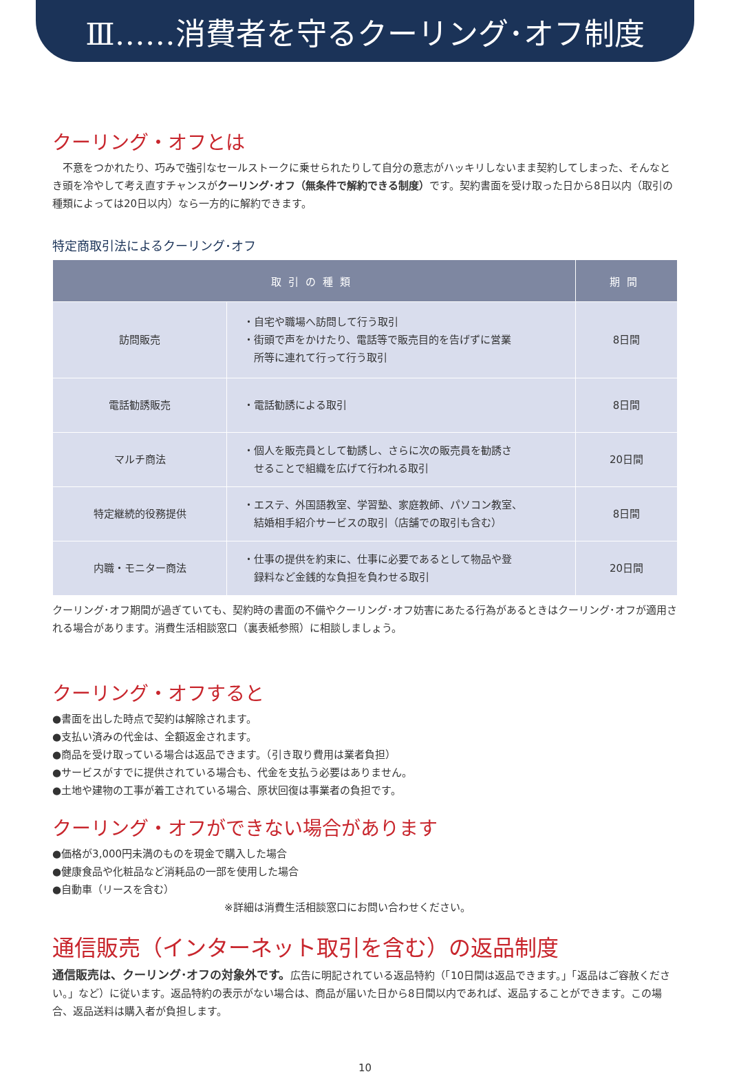Ⅲ……消費者を守るクーリング･オフ制度
クーリング・オフとは
　不意をつかれたり、巧みで強引なセールストークに乗せられたりして自分の意志がハッキリしないまま契約してしまった、そんなとき頭を冷やして考え直すチャンスがクーリング･オフ（無条件で解約できる制度）です。契約書面を受け取った日から8日以内（取引の種類によっては20日以内）なら一方的に解約できます。
特定商取引法によるクーリング･オフ
| 取引の種類 | | 期間 |
| --- | --- | --- |
| 訪問販売 | ・自宅や職場へ訪問して行う取引 ・街頭で声をかけたり、電話等で販売目的を告げずに営業 所等に連れて行って行う取引 | 8日間 |
| 電話勧誘販売 | ・電話勧誘による取引 | 8日間 |
| マルチ商法 | ・個人を販売員として勧誘し、さらに次の販売員を勧誘さ せることで組織を広げて行われる取引 | 20日間 |
| 特定継続的役務提供 | ・エステ、外国語教室、学習塾、家庭教師、パソコン教室、 結婚相手紹介サービスの取引（店舗での取引も含む） | 8日間 |
| 内職・モニター商法 | ・仕事の提供を約束に、仕事に必要であるとして物品や登 録料など金銭的な負担を負わせる取引 | 20日間 |
クーリング･オフ期間が過ぎていても、契約時の書面の不備やクーリング･オフ妨害にあたる行為があるときはクーリング･オフが適用される場合があります。消費生活相談窓口（裏表紙参照）に相談しましょう。
クーリング・オフすると
●書面を出した時点で契約は解除されます。
●支払い済みの代金は、全額返金されます。
●商品を受け取っている場合は返品できます。（引き取り費用は業者負担）
●サービスがすでに提供されている場合も、代金を支払う必要はありません。
●土地や建物の工事が着工されている場合、原状回復は事業者の負担です。
クーリング・オフができない場合があります
●価格が3,000円未満のものを現金で購入した場合
●健康食品や化粧品など消耗品の一部を使用した場合
●自動車（リースを含む）
※詳細は消費生活相談窓口にお問い合わせください。
通信販売（インターネット取引を含む）の返品制度
通信販売は、クーリング･オフの対象外です。広告に明記されている返品特約（「10日間は返品できます。」「返品はご容赦ください。」など）に従います。返品特約の表示がない場合は、商品が届いた日から8日間以内であれば、返品することができます。この場合、返品送料は購入者が負担します。
10